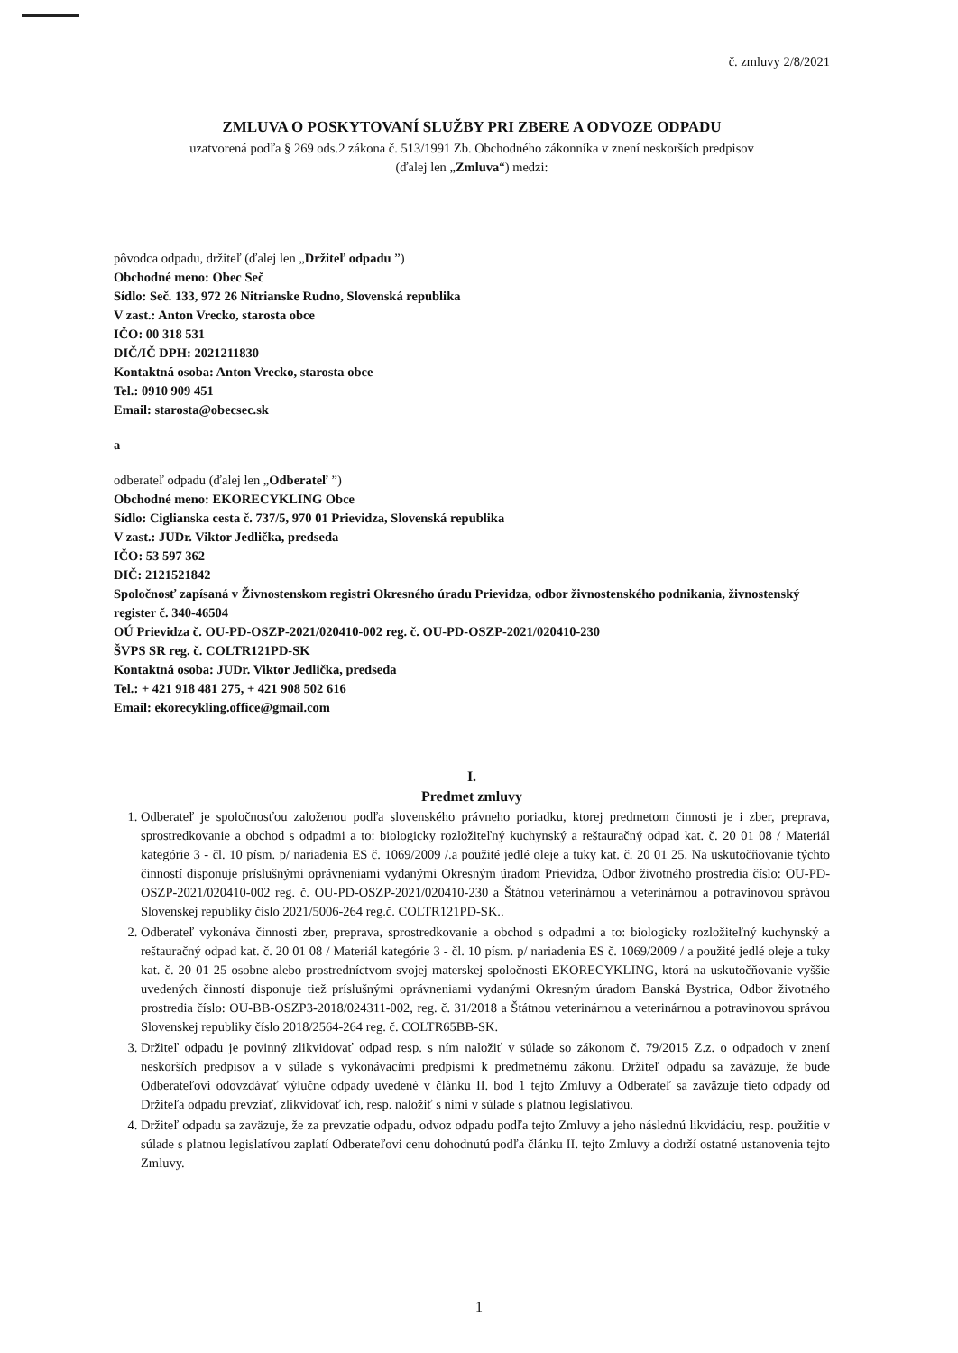č. zmluvy 2/8/2021
ZMLUVA O POSKYTOVANÍ SLUŽBY PRI ZBERE A ODVOZE ODPADU
uzatvorená podľa § 269 ods.2 zákona č. 513/1991 Zb. Obchodného zákonníka v znení neskorších predpisov
(ďalej len „Zmluva“) medzi:
pôvodca odpadu, držiteľ (ďalej len „Držiteľ odpadu ”)
Obchodné meno: Obec Seč
Sídlo: Seč. 133, 972 26 Nitrianske Rudno, Slovenská republika
V zast.: Anton Vrecko, starosta obce
IČO: 00 318 531
DIČ/IČ DPH: 2021211830
Kontaktná osoba: Anton Vrecko, starosta obce
Tel.: 0910 909 451
Email: starosta@obecsec.sk
a
odberateľ odpadu (ďalej len „Odberateľ ”)
Obchodné meno: EKORECYKLING Obce
Sídlo: Ciglianska cesta č. 737/5, 970 01 Prievidza, Slovenská republika
V zast.: JUDr. Viktor Jedlička, predseda
IČO: 53 597 362
DIČ: 2121521842
Spoločnosť zapísaná v Živnostenskom registri Okresného úradu Prievidza, odbor živnostenského podnikania, živnostenský register č. 340-46504
OÚ Prievidza č. OU-PD-OSZP-2021/020410-002 reg. č. OU-PD-OSZP-2021/020410-230
ŠVPS SR reg. č. COLTR121PD-SK
Kontaktná osoba: JUDr. Viktor Jedlička, predseda
Tel.: + 421 918 481 275, + 421 908 502 616
Email: ekorecykling.office@gmail.com
I.
Predmet zmluvy
1. Odberateľ je spoločnosťou založenou podľa slovenského právneho poriadku, ktorej predmetom činnosti je i zber, preprava, sprostredkovanie a obchod s odpadmi a to: biologicky rozložiteľný kuchynský a reštauračný odpad kat. č. 20 01 08 / Materiál kategórie 3 - čl. 10 písm. p/ nariadenia ES č. 1069/2009 /.a použité jedlé oleje a tuky kat. č. 20 01 25. Na uskutočňovanie týchto činností disponuje príslušnými oprávneniami vydanými Okresným úradom Prievidza, Odbor životného prostredia číslo: OU-PD-OSZP-2021/020410-002 reg. č. OU-PD-OSZP-2021/020410-230 a Štátnou veterinárnou a veterinárnou a potravinovou správou Slovenskej republiky číslo 2021/5006-264 reg.č. COLTR121PD-SK..
2. Odberateľ vykonáva činnosti zber, preprava, sprostredkovanie a obchod s odpadmi a to: biologicky rozložiteľný kuchynský a reštauračný odpad kat. č. 20 01 08 / Materiál kategórie 3 - čl. 10 písm. p/ nariadenia ES č. 1069/2009 / a použité jedlé oleje a tuky kat. č. 20 01 25 osobne alebo prostredníctvom svojej materskej spoločnosti EKORECYKLING, ktorá na uskutočňovanie vyššie uvedených činností disponuje tiež príslušnými oprávneniami vydanými Okresným úradom Banská Bystrica, Odbor životného prostredia číslo: OU-BB-OSZP3-2018/024311-002, reg. č. 31/2018 a Štátnou veterinárnou a veterinárnou a potravinovou správou Slovenskej republiky číslo 2018/2564-264 reg. č. COLTR65BB-SK.
3. Držiteľ odpadu je povinný zlikvidovať odpad resp. s ním naložiť v súlade so zákonom č. 79/2015 Z.z. o odpadoch v znení neskorších predpisov a v súlade s vykonávacími predpismi k predmetnému zákonu. Držiteľ odpadu sa zaväzuje, že bude Odberateľovi odovzdávať výlučne odpady uvedené v článku II. bod 1 tejto Zmluvy a Odberateľ sa zaväzuje tieto odpady od Držiteľa odpadu prevziať, zlikvidovať ich, resp. naložiť s nimi v súlade s platnou legislatívou.
4. Držiteľ odpadu sa zaväzuje, že za prevzatie odpadu, odvoz odpadu podľa tejto Zmluvy a jeho následnú likvidáciu, resp. použitie v súlade s platnou legislatívou zaplatí Odberateľovi cenu dohodnutú podľa článku II. tejto Zmluvy a dodrží ostatné ustanovenia tejto Zmluvy.
1